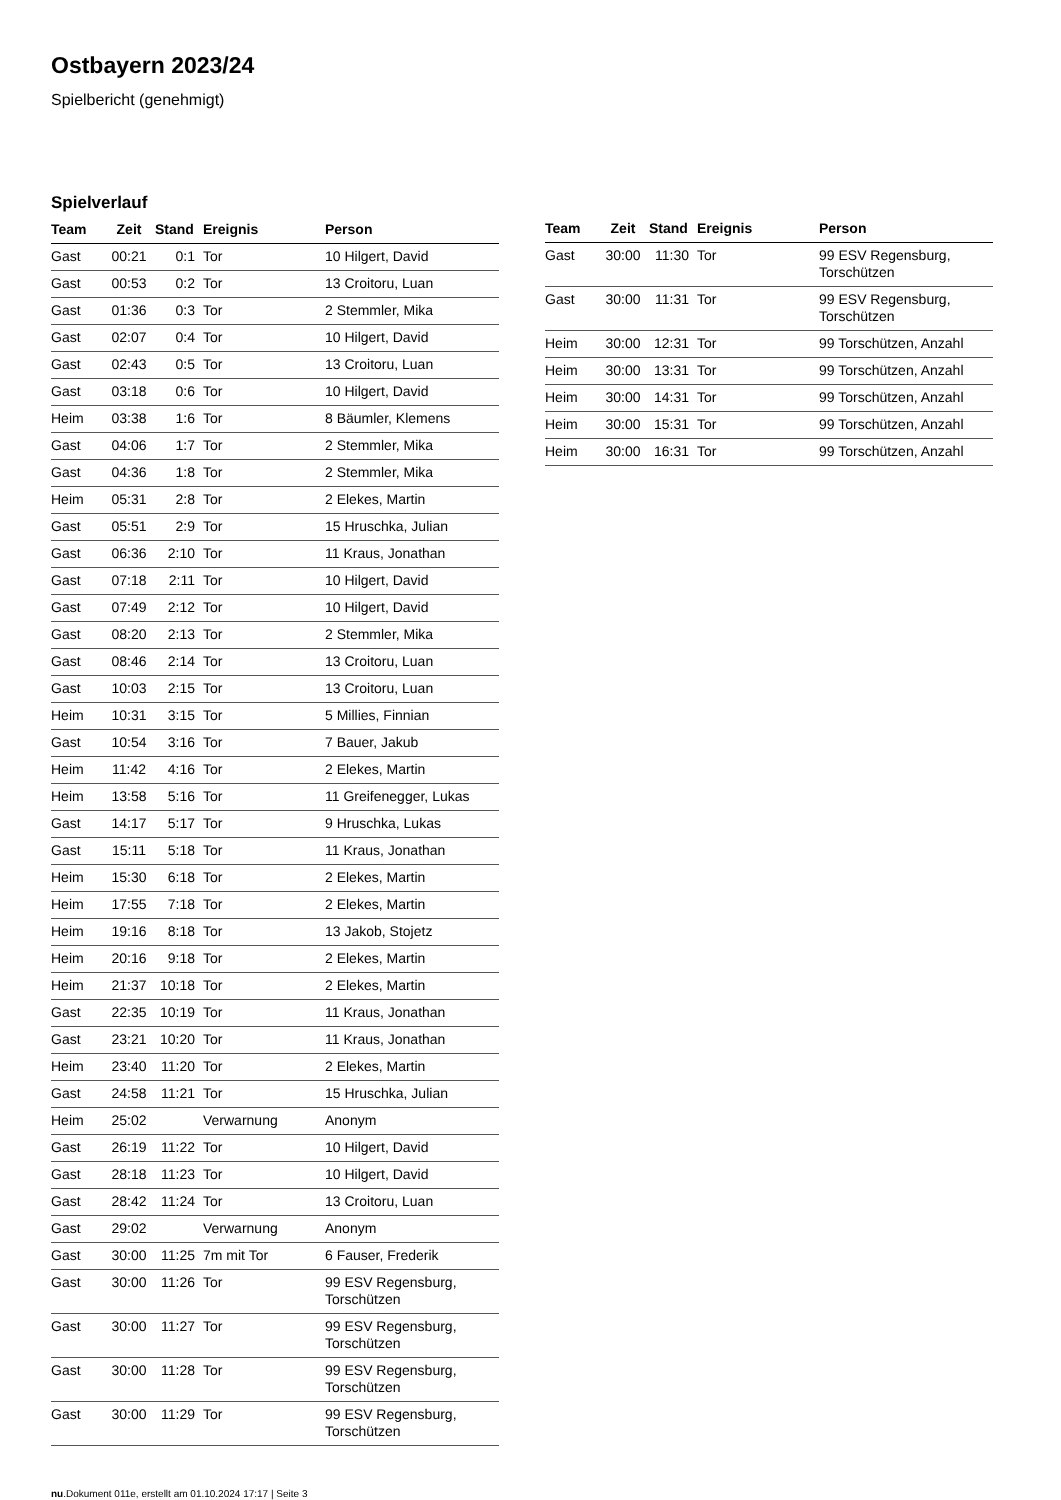Ostbayern 2023/24
Spielbericht (genehmigt)
Spielverlauf
| Team | Zeit | Stand | Ereignis | Person |
| --- | --- | --- | --- | --- |
| Gast | 00:21 | 0:1 | Tor | 10 Hilgert, David |
| Gast | 00:53 | 0:2 | Tor | 13 Croitoru, Luan |
| Gast | 01:36 | 0:3 | Tor | 2 Stemmler, Mika |
| Gast | 02:07 | 0:4 | Tor | 10 Hilgert, David |
| Gast | 02:43 | 0:5 | Tor | 13 Croitoru, Luan |
| Gast | 03:18 | 0:6 | Tor | 10 Hilgert, David |
| Heim | 03:38 | 1:6 | Tor | 8 Bäumler, Klemens |
| Gast | 04:06 | 1:7 | Tor | 2 Stemmler, Mika |
| Gast | 04:36 | 1:8 | Tor | 2 Stemmler, Mika |
| Heim | 05:31 | 2:8 | Tor | 2 Elekes, Martin |
| Gast | 05:51 | 2:9 | Tor | 15 Hruschka, Julian |
| Gast | 06:36 | 2:10 | Tor | 11 Kraus, Jonathan |
| Gast | 07:18 | 2:11 | Tor | 10 Hilgert, David |
| Gast | 07:49 | 2:12 | Tor | 10 Hilgert, David |
| Gast | 08:20 | 2:13 | Tor | 2 Stemmler, Mika |
| Gast | 08:46 | 2:14 | Tor | 13 Croitoru, Luan |
| Gast | 10:03 | 2:15 | Tor | 13 Croitoru, Luan |
| Heim | 10:31 | 3:15 | Tor | 5 Millies, Finnian |
| Gast | 10:54 | 3:16 | Tor | 7 Bauer, Jakub |
| Heim | 11:42 | 4:16 | Tor | 2 Elekes, Martin |
| Heim | 13:58 | 5:16 | Tor | 11 Greifenegger, Lukas |
| Gast | 14:17 | 5:17 | Tor | 9 Hruschka, Lukas |
| Gast | 15:11 | 5:18 | Tor | 11 Kraus, Jonathan |
| Heim | 15:30 | 6:18 | Tor | 2 Elekes, Martin |
| Heim | 17:55 | 7:18 | Tor | 2 Elekes, Martin |
| Heim | 19:16 | 8:18 | Tor | 13 Jakob, Stojetz |
| Heim | 20:16 | 9:18 | Tor | 2 Elekes, Martin |
| Heim | 21:37 | 10:18 | Tor | 2 Elekes, Martin |
| Gast | 22:35 | 10:19 | Tor | 11 Kraus, Jonathan |
| Gast | 23:21 | 10:20 | Tor | 11 Kraus, Jonathan |
| Heim | 23:40 | 11:20 | Tor | 2 Elekes, Martin |
| Gast | 24:58 | 11:21 | Tor | 15 Hruschka, Julian |
| Heim | 25:02 | | Verwarnung | Anonym |
| Gast | 26:19 | 11:22 | Tor | 10 Hilgert, David |
| Gast | 28:18 | 11:23 | Tor | 10 Hilgert, David |
| Gast | 28:42 | 11:24 | Tor | 13 Croitoru, Luan |
| Gast | 29:02 | | Verwarnung | Anonym |
| Gast | 30:00 | 11:25 | 7m mit Tor | 6 Fauser, Frederik |
| Gast | 30:00 | 11:26 | Tor | 99 ESV Regensburg, Torschützen |
| Gast | 30:00 | 11:27 | Tor | 99 ESV Regensburg, Torschützen |
| Gast | 30:00 | 11:28 | Tor | 99 ESV Regensburg, Torschützen |
| Gast | 30:00 | 11:29 | Tor | 99 ESV Regensburg, Torschützen |
| Team | Zeit | Stand | Ereignis | Person |
| --- | --- | --- | --- | --- |
| Gast | 30:00 | 11:30 | Tor | 99 ESV Regensburg, Torschützen |
| Gast | 30:00 | 11:31 | Tor | 99 ESV Regensburg, Torschützen |
| Heim | 30:00 | 12:31 | Tor | 99 Torschützen, Anzahl |
| Heim | 30:00 | 13:31 | Tor | 99 Torschützen, Anzahl |
| Heim | 30:00 | 14:31 | Tor | 99 Torschützen, Anzahl |
| Heim | 30:00 | 15:31 | Tor | 99 Torschützen, Anzahl |
| Heim | 30:00 | 16:31 | Tor | 99 Torschützen, Anzahl |
nu.Dokument 011e, erstellt am 01.10.2024 17:17 | Seite 3